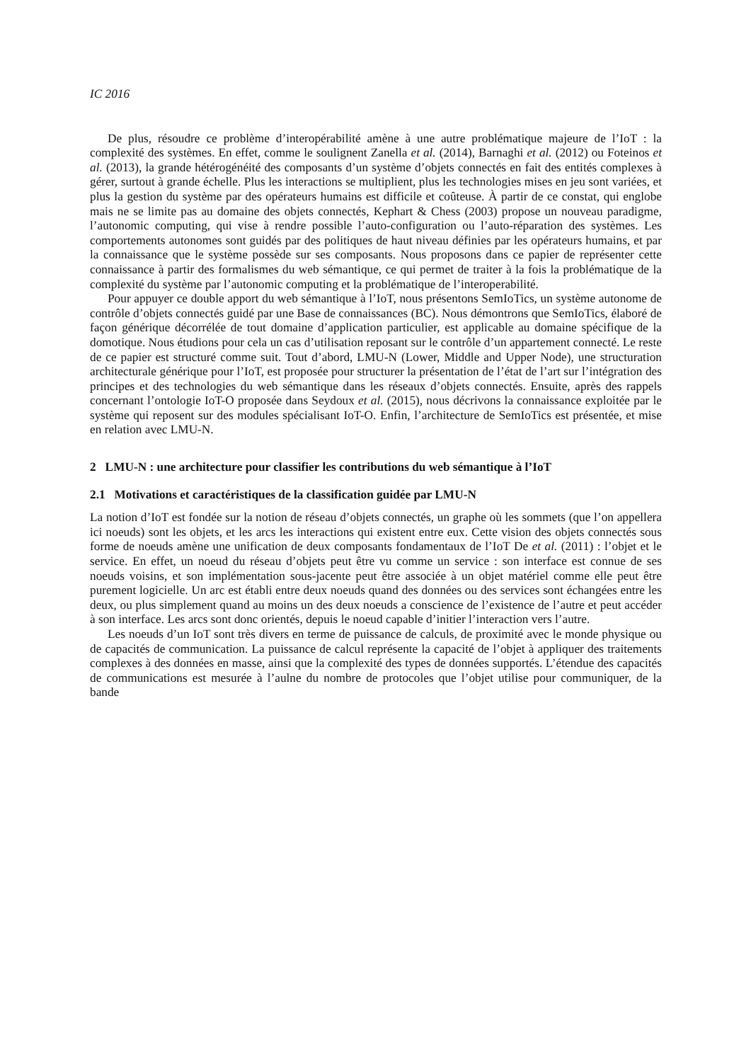IC 2016
De plus, résoudre ce problème d’interopérabilité amène à une autre problématique majeure de l’IoT : la complexité des systèmes. En effet, comme le soulignent Zanella et al. (2014), Barnaghi et al. (2012) ou Foteinos et al. (2013), la grande hétérogénéité des composants d’un système d’objets connectés en fait des entités complexes à gérer, surtout à grande échelle. Plus les interactions se multiplient, plus les technologies mises en jeu sont variées, et plus la gestion du système par des opérateurs humains est difficile et coûteuse. À partir de ce constat, qui englobe mais ne se limite pas au domaine des objets connectés, Kephart & Chess (2003) propose un nouveau paradigme, l’autonomic computing, qui vise à rendre possible l’auto-configuration ou l’auto-réparation des systèmes. Les comportements autonomes sont guidés par des politiques de haut niveau définies par les opérateurs humains, et par la connaissance que le système possède sur ses composants. Nous proposons dans ce papier de représenter cette connaissance à partir des formalismes du web sémantique, ce qui permet de traiter à la fois la problématique de la complexité du système par l’autonomic computing et la problématique de l’interoperabilité.
Pour appuyer ce double apport du web sémantique à l’IoT, nous présentons SemIoTics, un système autonome de contrôle d’objets connectés guidé par une Base de connaissances (BC). Nous démontrons que SemIoTics, élaboré de façon générique décorrélée de tout domaine d’application particulier, est applicable au domaine spécifique de la domotique. Nous étudions pour cela un cas d’utilisation reposant sur le contrôle d’un appartement connecté. Le reste de ce papier est structuré comme suit. Tout d’abord, LMU-N (Lower, Middle and Upper Node), une structuration architecturale générique pour l’IoT, est proposée pour structurer la présentation de l’état de l’art sur l’intégration des principes et des technologies du web sémantique dans les réseaux d’objets connectés. Ensuite, après des rappels concernant l’ontologie IoT-O proposée dans Seydoux et al. (2015), nous décrivons la connaissance exploitée par le système qui reposent sur des modules spécialisant IoT-O. Enfin, l’architecture de SemIoTics est présentée, et mise en relation avec LMU-N.
2 LMU-N : une architecture pour classifier les contributions du web sémantique à l’IoT
2.1 Motivations et caractéristiques de la classification guidée par LMU-N
La notion d’IoT est fondée sur la notion de réseau d’objets connectés, un graphe où les sommets (que l’on appellera ici noeuds) sont les objets, et les arcs les interactions qui existent entre eux. Cette vision des objets connectés sous forme de noeuds amène une unification de deux composants fondamentaux de l’IoT De et al. (2011) : l’objet et le service. En effet, un noeud du réseau d’objets peut être vu comme un service : son interface est connue de ses noeuds voisins, et son implémentation sous-jacente peut être associée à un objet matériel comme elle peut être purement logicielle. Un arc est établi entre deux noeuds quand des données ou des services sont échangées entre les deux, ou plus simplement quand au moins un des deux noeuds a conscience de l’existence de l’autre et peut accéder à son interface. Les arcs sont donc orientés, depuis le noeud capable d’initier l’interaction vers l’autre.
Les noeuds d’un IoT sont très divers en terme de puissance de calculs, de proximité avec le monde physique ou de capacités de communication. La puissance de calcul représente la capacité de l’objet à appliquer des traitements complexes à des données en masse, ainsi que la complexité des types de données supportés. L’étendue des capacités de communications est mesurée à l’aulne du nombre de protocoles que l’objet utilise pour communiquer, de la bande